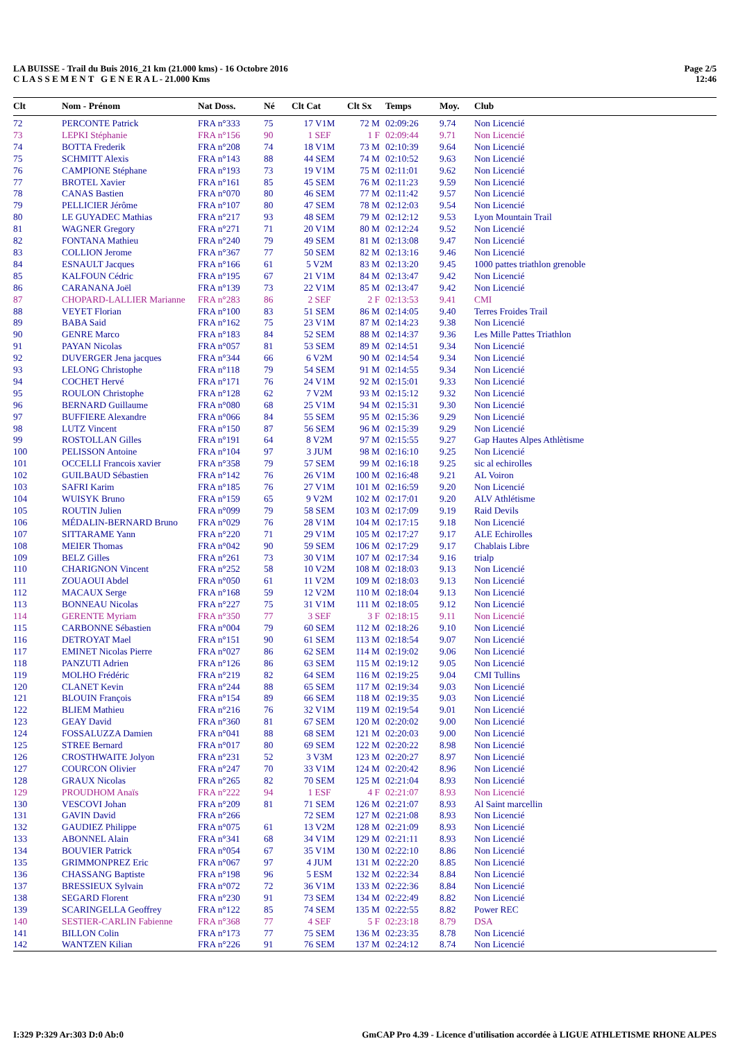LA BUISSE - Trail du Buis 2016_21 km (21.000 kms) - 16 Octobre 2016
C L A S S E M E N T G E N E R A L - 21.000 Kms
Page 2/5
12:46
| Clt | Nom - Prénom | Nat Doss. | Né | Clt Cat | Clt Sx | Temps | Moy. | Club |
| --- | --- | --- | --- | --- | --- | --- | --- | --- |
| 72 | PERCONTE Patrick | FRA n°333 | 75 | 17 V1M | 72 M | 02:09:26 | 9.74 | Non Licencié |
| 73 | LEPKI Stéphanie | FRA n°156 | 90 | 1 SEF | 1 F | 02:09:44 | 9.71 | Non Licencié |
| 74 | BOTTA Frederik | FRA n°208 | 74 | 18 V1M | 73 M | 02:10:39 | 9.64 | Non Licencié |
| 75 | SCHMITT Alexis | FRA n°143 | 88 | 44 SEM | 74 M | 02:10:52 | 9.63 | Non Licencié |
| 76 | CAMPIONE Stéphane | FRA n°193 | 73 | 19 V1M | 75 M | 02:11:01 | 9.62 | Non Licencié |
| 77 | BROTEL Xavier | FRA n°161 | 85 | 45 SEM | 76 M | 02:11:23 | 9.59 | Non Licencié |
| 78 | CANAS Bastien | FRA n°070 | 80 | 46 SEM | 77 M | 02:11:42 | 9.57 | Non Licencié |
| 79 | PELLICIER Jérôme | FRA n°107 | 80 | 47 SEM | 78 M | 02:12:03 | 9.54 | Non Licencié |
| 80 | LE GUYADEC Mathias | FRA n°217 | 93 | 48 SEM | 79 M | 02:12:12 | 9.53 | Lyon Mountain Trail |
| 81 | WAGNER Gregory | FRA n°271 | 71 | 20 V1M | 80 M | 02:12:24 | 9.52 | Non Licencié |
| 82 | FONTANA Mathieu | FRA n°240 | 79 | 49 SEM | 81 M | 02:13:08 | 9.47 | Non Licencié |
| 83 | COLLION Jerome | FRA n°367 | 77 | 50 SEM | 82 M | 02:13:16 | 9.46 | Non Licencié |
| 84 | ESNAULT Jacques | FRA n°166 | 61 | 5 V2M | 83 M | 02:13:20 | 9.45 | 1000 pattes triathlon grenoble |
| 85 | KALFOUN Cédric | FRA n°195 | 67 | 21 V1M | 84 M | 02:13:47 | 9.42 | Non Licencié |
| 86 | CARANANA Joël | FRA n°139 | 73 | 22 V1M | 85 M | 02:13:47 | 9.42 | Non Licencié |
| 87 | CHOPARD-LALLIER Marianne | FRA n°283 | 86 | 2 SEF | 2 F | 02:13:53 | 9.41 | CMI |
| 88 | VEYET Florian | FRA n°100 | 83 | 51 SEM | 86 M | 02:14:05 | 9.40 | Terres Froides Trail |
| 89 | BABA Said | FRA n°162 | 75 | 23 V1M | 87 M | 02:14:23 | 9.38 | Non Licencié |
| 90 | GENRE Marco | FRA n°183 | 84 | 52 SEM | 88 M | 02:14:37 | 9.36 | Les Mille Pattes Triathlon |
| 91 | PAYAN Nicolas | FRA n°057 | 81 | 53 SEM | 89 M | 02:14:51 | 9.34 | Non Licencié |
| 92 | DUVERGER Jena jacques | FRA n°344 | 66 | 6 V2M | 90 M | 02:14:54 | 9.34 | Non Licencié |
| 93 | LELONG Christophe | FRA n°118 | 79 | 54 SEM | 91 M | 02:14:55 | 9.34 | Non Licencié |
| 94 | COCHET Hervé | FRA n°171 | 76 | 24 V1M | 92 M | 02:15:01 | 9.33 | Non Licencié |
| 95 | ROULON Christophe | FRA n°128 | 62 | 7 V2M | 93 M | 02:15:12 | 9.32 | Non Licencié |
| 96 | BERNARD Guillaume | FRA n°080 | 68 | 25 V1M | 94 M | 02:15:31 | 9.30 | Non Licencié |
| 97 | BUFFIERE Alexandre | FRA n°066 | 84 | 55 SEM | 95 M | 02:15:36 | 9.29 | Non Licencié |
| 98 | LUTZ Vincent | FRA n°150 | 87 | 56 SEM | 96 M | 02:15:39 | 9.29 | Non Licencié |
| 99 | ROSTOLLAN Gilles | FRA n°191 | 64 | 8 V2M | 97 M | 02:15:55 | 9.27 | Gap Hautes Alpes Athlètisme |
| 100 | PELISSON Antoine | FRA n°104 | 97 | 3 JUM | 98 M | 02:16:10 | 9.25 | Non Licencié |
| 101 | OCCELLI Francois xavier | FRA n°358 | 79 | 57 SEM | 99 M | 02:16:18 | 9.25 | sic al echirolles |
| 102 | GUILBAUD Sébastien | FRA n°142 | 76 | 26 V1M | 100 M | 02:16:48 | 9.21 | AL Voiron |
| 103 | SAFRI Karim | FRA n°185 | 76 | 27 V1M | 101 M | 02:16:59 | 9.20 | Non Licencié |
| 104 | WUISYK Bruno | FRA n°159 | 65 | 9 V2M | 102 M | 02:17:01 | 9.20 | ALV Athlétisme |
| 105 | ROUTIN Julien | FRA n°099 | 79 | 58 SEM | 103 M | 02:17:09 | 9.19 | Raid Devils |
| 106 | MÉDALIN-BERNARD Bruno | FRA n°029 | 76 | 28 V1M | 104 M | 02:17:15 | 9.18 | Non Licencié |
| 107 | SITTARAME Yann | FRA n°220 | 71 | 29 V1M | 105 M | 02:17:27 | 9.17 | ALE Echirolles |
| 108 | MEIER Thomas | FRA n°042 | 90 | 59 SEM | 106 M | 02:17:29 | 9.17 | Chablais Libre |
| 109 | BELZ Gilles | FRA n°261 | 73 | 30 V1M | 107 M | 02:17:34 | 9.16 | trialp |
| 110 | CHARIGNON Vincent | FRA n°252 | 58 | 10 V2M | 108 M | 02:18:03 | 9.13 | Non Licencié |
| 111 | ZOUAOUI Abdel | FRA n°050 | 61 | 11 V2M | 109 M | 02:18:03 | 9.13 | Non Licencié |
| 112 | MACAUX Serge | FRA n°168 | 59 | 12 V2M | 110 M | 02:18:04 | 9.13 | Non Licencié |
| 113 | BONNEAU Nicolas | FRA n°227 | 75 | 31 V1M | 111 M | 02:18:05 | 9.12 | Non Licencié |
| 114 | GERENTE Myriam | FRA n°350 | 77 | 3 SEF | 3 F | 02:18:15 | 9.11 | Non Licencié |
| 115 | CARBONNE Sébastien | FRA n°004 | 79 | 60 SEM | 112 M | 02:18:26 | 9.10 | Non Licencié |
| 116 | DETROYAT Mael | FRA n°151 | 90 | 61 SEM | 113 M | 02:18:54 | 9.07 | Non Licencié |
| 117 | EMINET Nicolas Pierre | FRA n°027 | 86 | 62 SEM | 114 M | 02:19:02 | 9.06 | Non Licencié |
| 118 | PANZUTI Adrien | FRA n°126 | 86 | 63 SEM | 115 M | 02:19:12 | 9.05 | Non Licencié |
| 119 | MOLHO Frédéric | FRA n°219 | 82 | 64 SEM | 116 M | 02:19:25 | 9.04 | CMI Tullins |
| 120 | CLANET Kevin | FRA n°244 | 88 | 65 SEM | 117 M | 02:19:34 | 9.03 | Non Licencié |
| 121 | BLOUIN François | FRA n°154 | 89 | 66 SEM | 118 M | 02:19:35 | 9.03 | Non Licencié |
| 122 | BLIEM Mathieu | FRA n°216 | 76 | 32 V1M | 119 M | 02:19:54 | 9.01 | Non Licencié |
| 123 | GEAY David | FRA n°360 | 81 | 67 SEM | 120 M | 02:20:02 | 9.00 | Non Licencié |
| 124 | FOSSALUZZA Damien | FRA n°041 | 88 | 68 SEM | 121 M | 02:20:03 | 9.00 | Non Licencié |
| 125 | STREE Bernard | FRA n°017 | 80 | 69 SEM | 122 M | 02:20:22 | 8.98 | Non Licencié |
| 126 | CROSTHWAITE Jolyon | FRA n°231 | 52 | 3 V3M | 123 M | 02:20:27 | 8.97 | Non Licencié |
| 127 | COURCON Olivier | FRA n°247 | 70 | 33 V1M | 124 M | 02:20:42 | 8.96 | Non Licencié |
| 128 | GRAUX Nicolas | FRA n°265 | 82 | 70 SEM | 125 M | 02:21:04 | 8.93 | Non Licencié |
| 129 | PROUDHOM Anaïs | FRA n°222 | 94 | 1 ESF | 4 F | 02:21:07 | 8.93 | Non Licencié |
| 130 | VESCOVI Johan | FRA n°209 | 81 | 71 SEM | 126 M | 02:21:07 | 8.93 | Al Saint marcellin |
| 131 | GAVIN David | FRA n°266 | | 72 SEM | 127 M | 02:21:08 | 8.93 | Non Licencié |
| 132 | GAUDIEZ Philippe | FRA n°075 | 61 | 13 V2M | 128 M | 02:21:09 | 8.93 | Non Licencié |
| 133 | ABONNEL Alain | FRA n°341 | 68 | 34 V1M | 129 M | 02:21:11 | 8.93 | Non Licencié |
| 134 | BOUVIER Patrick | FRA n°054 | 67 | 35 V1M | 130 M | 02:22:10 | 8.86 | Non Licencié |
| 135 | GRIMMONPREZ Eric | FRA n°067 | 97 | 4 JUM | 131 M | 02:22:20 | 8.85 | Non Licencié |
| 136 | CHASSANG Baptiste | FRA n°198 | 96 | 5 ESM | 132 M | 02:22:34 | 8.84 | Non Licencié |
| 137 | BRESSIEUX Sylvain | FRA n°072 | 72 | 36 V1M | 133 M | 02:22:36 | 8.84 | Non Licencié |
| 138 | SEGARD Florent | FRA n°230 | 91 | 73 SEM | 134 M | 02:22:49 | 8.82 | Non Licencié |
| 139 | SCARINGELLA Geoffrey | FRA n°122 | 85 | 74 SEM | 135 M | 02:22:55 | 8.82 | Power REC |
| 140 | SESTIER-CARLIN Fabienne | FRA n°368 | 77 | 4 SEF | 5 F | 02:23:18 | 8.79 | DSA |
| 141 | BILLON Colin | FRA n°173 | 77 | 75 SEM | 136 M | 02:23:35 | 8.78 | Non Licencié |
| 142 | WANTZEN Kilian | FRA n°226 | 91 | 76 SEM | 137 M | 02:24:12 | 8.74 | Non Licencié |
I:329 P:329 Ar:303 D:0 Ab:0 GmCAP Pro 4.39 - Licence d'utilisation accordée à LIGUE ATHLETISME RHONE ALPES